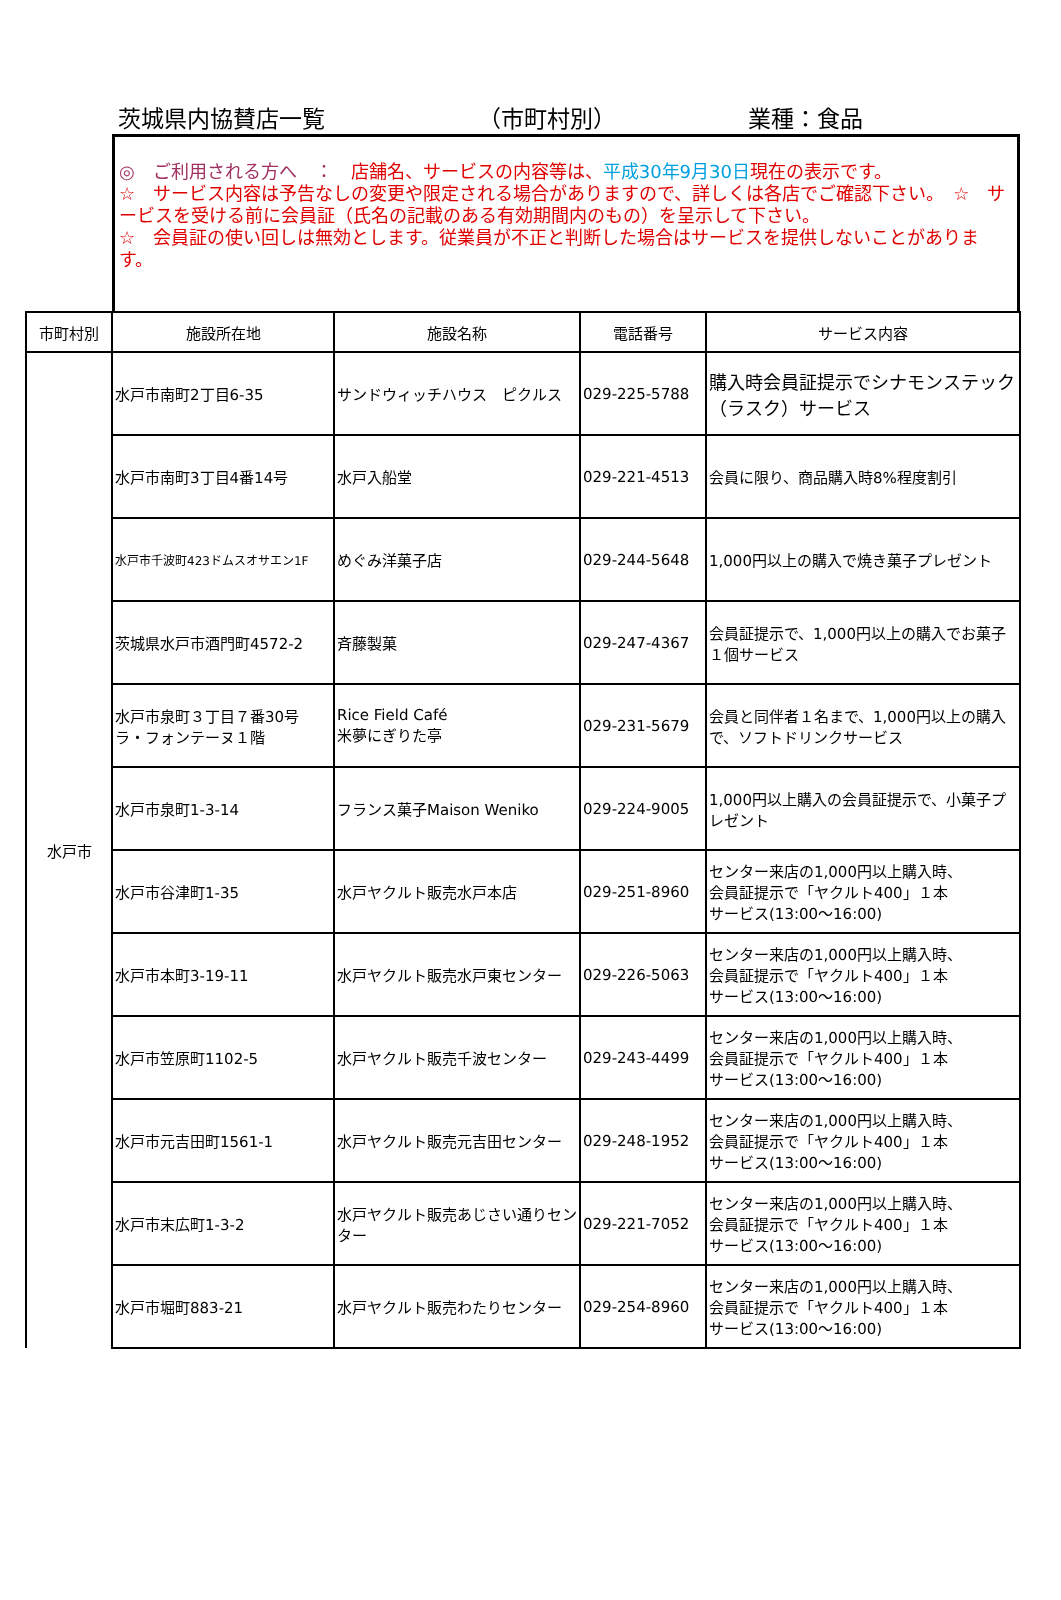茨城県内協賛店一覧 （市町村別） 業種：食品
◎　ご利用される方へ　：　店舗名、サービスの内容等は、平成30年9月30日現在の表示です。
☆　サービス内容は予告なしの変更や限定される場合がありますので、詳しくは各店でご確認下さい。　☆　サービスを受ける前に会員証（氏名の記載のある有効期間内のもの）を呈示して下さい。
☆　会員証の使い回しは無効とします。従業員が不正と判断した場合はサービスを提供しないことがあります。
| 市町村別 | 施設所在地 | 施設名称 | 電話番号 | サービス内容 |
| --- | --- | --- | --- | --- |
| 水戸市 | 水戸市南町2丁目6-35 | サンドウィッチハウス ピクルス | 029-225-5788 | 購入時会員証提示でシナモンステック（ラスク）サービス |
| | 水戸市南町3丁目4番14号 | 水戸入船堂 | 029-221-4513 | 会員に限り、商品購入時8%程度割引 |
| | 水戸市千波町423ドムスオサエン1F | めぐみ洋菓子店 | 029-244-5648 | 1,000円以上の購入で焼き菓子プレゼント |
| | 茨城県水戸市酒門町4572-2 | 斉藤製菓 | 029-247-4367 | 会員証提示で、1,000円以上の購入でお菓子１個サービス |
| | 水戸市泉町３丁目７番30号 ラ・フォンテーヌ１階 | Rice Field Café 米夢にぎりた亭 | 029-231-5679 | 会員と同伴者１名まで、1,000円以上の購入 で、ソフトドリンクサービス |
| | 水戸市泉町1-3-14 | フランス菓子Maison Weniko | 029-224-9005 | 1,000円以上購入の会員証提示で、小菓子プレゼント |
| | 水戸市谷津町1-35 | 水戸ヤクルト販売水戸本店 | 029-251-8960 | センター来店の1,000円以上購入時、 会員証提示で「ヤクルト400」１本 サービス(13:00～16:00) |
| | 水戸市本町3-19-11 | 水戸ヤクルト販売水戸東センター | 029-226-5063 | センター来店の1,000円以上購入時、 会員証提示で「ヤクルト400」１本 サービス(13:00～16:00) |
| | 水戸市笠原町1102-5 | 水戸ヤクルト販売千波センター | 029-243-4499 | センター来店の1,000円以上購入時、 会員証提示で「ヤクルト400」１本 サービス(13:00～16:00) |
| | 水戸市元吉田町1561-1 | 水戸ヤクルト販売元吉田センター | 029-248-1952 | センター来店の1,000円以上購入時、 会員証提示で「ヤクルト400」１本 サービス(13:00～16:00) |
| | 水戸市末広町1-3-2 | 水戸ヤクルト販売あじさい通りセンター | 029-221-7052 | センター来店の1,000円以上購入時、 会員証提示で「ヤクルト400」１本 サービス(13:00～16:00) |
| | 水戸市堀町883-21 | 水戸ヤクルト販売わたりセンター | 029-254-8960 | センター来店の1,000円以上購入時、 会員証提示で「ヤクルト400」１本 サービス(13:00～16:00) |